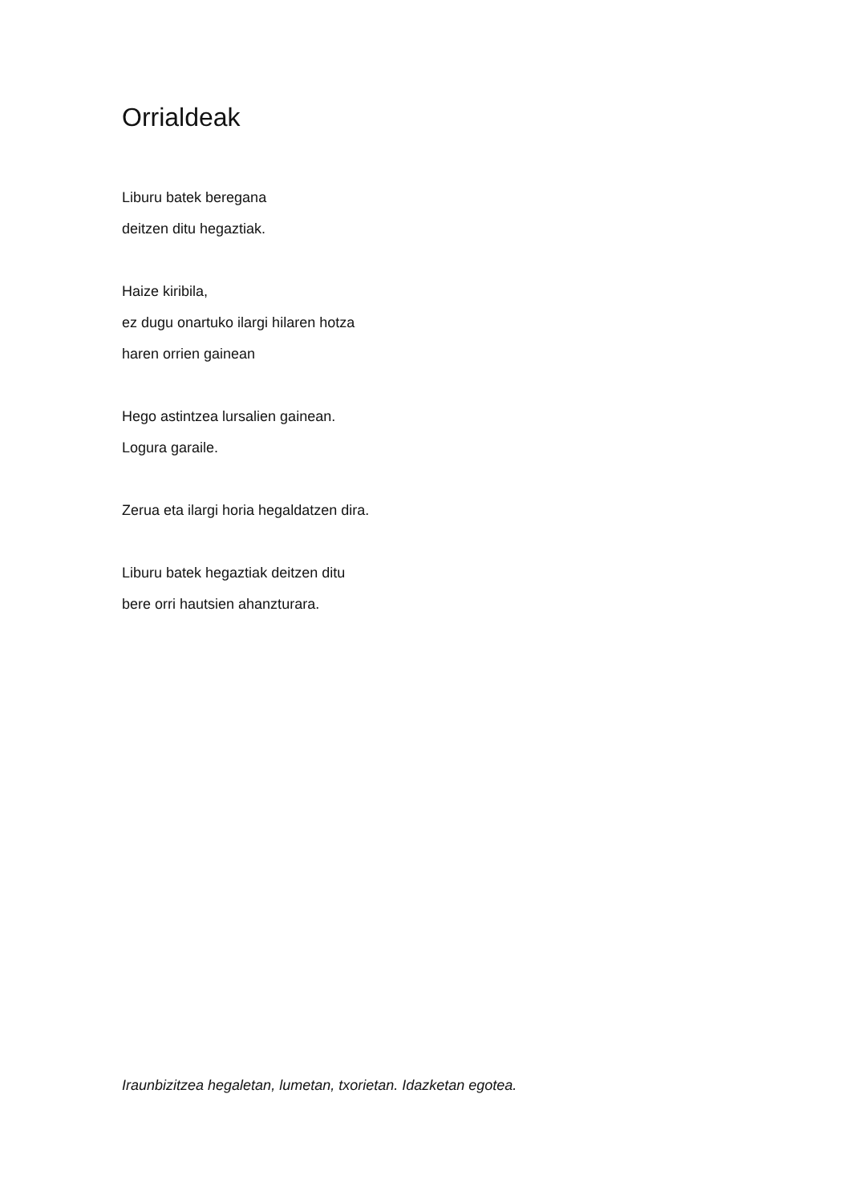Orrialdeak
Liburu batek beregana
deitzen ditu hegaztiak.
Haize kiribila,
ez dugu onartuko ilargi hilaren hotza
haren orrien gainean
Hego astintzea lursalien gainean.
Logura garaile.
Zerua eta ilargi horia hegaldatzen dira.
Liburu batek hegaztiak deitzen ditu
bere orri hautsien ahanzturara.
Iraunbizitzea hegaletan, lumetan, txorietan. Idazketan egotea.